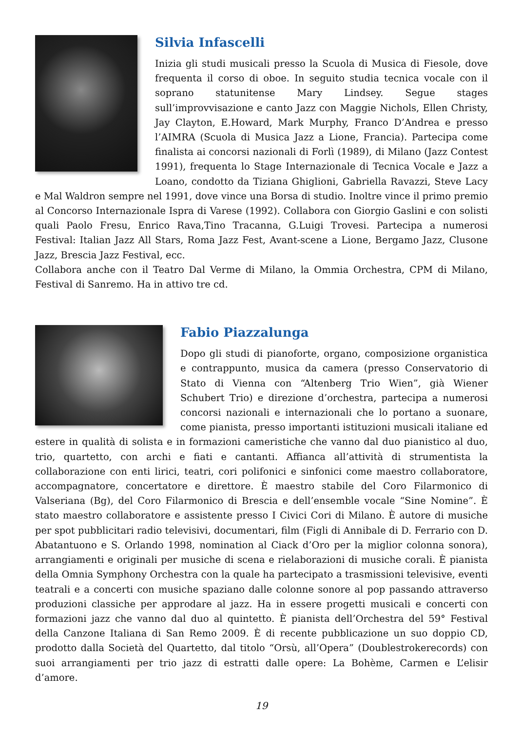Silvia Infascelli
Inizia gli studi musicali presso la Scuola di Musica di Fiesole, dove frequenta il corso di oboe. In seguito studia tecnica vocale con il soprano statunitense Mary Lindsey. Segue stages sull’improvvisazione e canto Jazz con Maggie Nichols, Ellen Christy, Jay Clayton, E.Howard, Mark Murphy, Franco D’Andrea e presso l’AIMRA (Scuola di Musica Jazz a Lione, Francia). Partecipa come finalista ai concorsi nazionali di Forlì (1989), di Milano (Jazz Contest 1991), frequenta lo Stage Internazionale di Tecnica Vocale e Jazz a Loano, condotto da Tiziana Ghiglioni, Gabriella Ravazzi, Steve Lacy e Mal Waldron sempre nel 1991, dove vince una Borsa di studio. Inoltre vince il primo premio al Concorso Internazionale Ispra di Varese (1992). Collabora con Giorgio Gaslini e con solisti quali Paolo Fresu, Enrico Rava,Tino Tracanna, G.Luigi Trovesi. Partecipa a numerosi Festival: Italian Jazz All Stars, Roma Jazz Fest, Avant-scene a Lione, Bergamo Jazz, Clusone Jazz, Brescia Jazz Festival, ecc.
Collabora anche con il Teatro Dal Verme di Milano, la Ommia Orchestra, CPM di Milano, Festival di Sanremo. Ha in attivo tre cd.
Fabio Piazzalunga
Dopo gli studi di pianoforte, organo, composizione organistica e contrappunto, musica da camera (presso Conservatorio di Stato di Vienna con “Altenberg Trio Wien”, già Wiener Schubert Trio) e direzione d’orchestra, partecipa a numerosi concorsi nazionali e internazionali che lo portano a suonare, come pianista, presso importanti istituzioni musicali italiane ed estere in qualità di solista e in formazioni cameristiche che vanno dal duo pianistico al duo, trio, quartetto, con archi e fiati e cantanti. Affianca all’attività di strumentista la collaborazione con enti lirici, teatri, cori polifonici e sinfonici come maestro collaboratore, accompagnatore, concertatore e direttore. È maestro stabile del Coro Filarmonico di Valseriana (Bg), del Coro Filarmonico di Brescia e dell’ensemble vocale “Sine Nomine”. È stato maestro collaboratore e assistente presso I Civici Cori di Milano. È autore di musiche per spot pubblicitari radio televisivi, documentari, film (Figli di Annibale di D. Ferrario con D. Abatantuono e S. Orlando 1998, nomination al Ciack d’Oro per la miglior colonna sonora), arrangiamenti e originali per musiche di scena e rielaborazioni di musiche corali. È pianista della Omnia Symphony Orchestra con la quale ha partecipato a trasmissioni televisive, eventi teatrali e a concerti con musiche spaziano dalle colonne sonore al pop passando attraverso produzioni classiche per approdare al jazz. Ha in essere progetti musicali e concerti con formazioni jazz che vanno dal duo al quintetto. È pianista dell’Orchestra del 59° Festival della Canzone Italiana di San Remo 2009. È di recente pubblicazione un suo doppio CD, prodotto dalla Società del Quartetto, dal titolo “Orsù, all’Opera” (Doublestrokerecords) con suoi arrangiamenti per trio jazz di estratti dalle opere: La Bohème, Carmen e L’elisir d’amore.
19